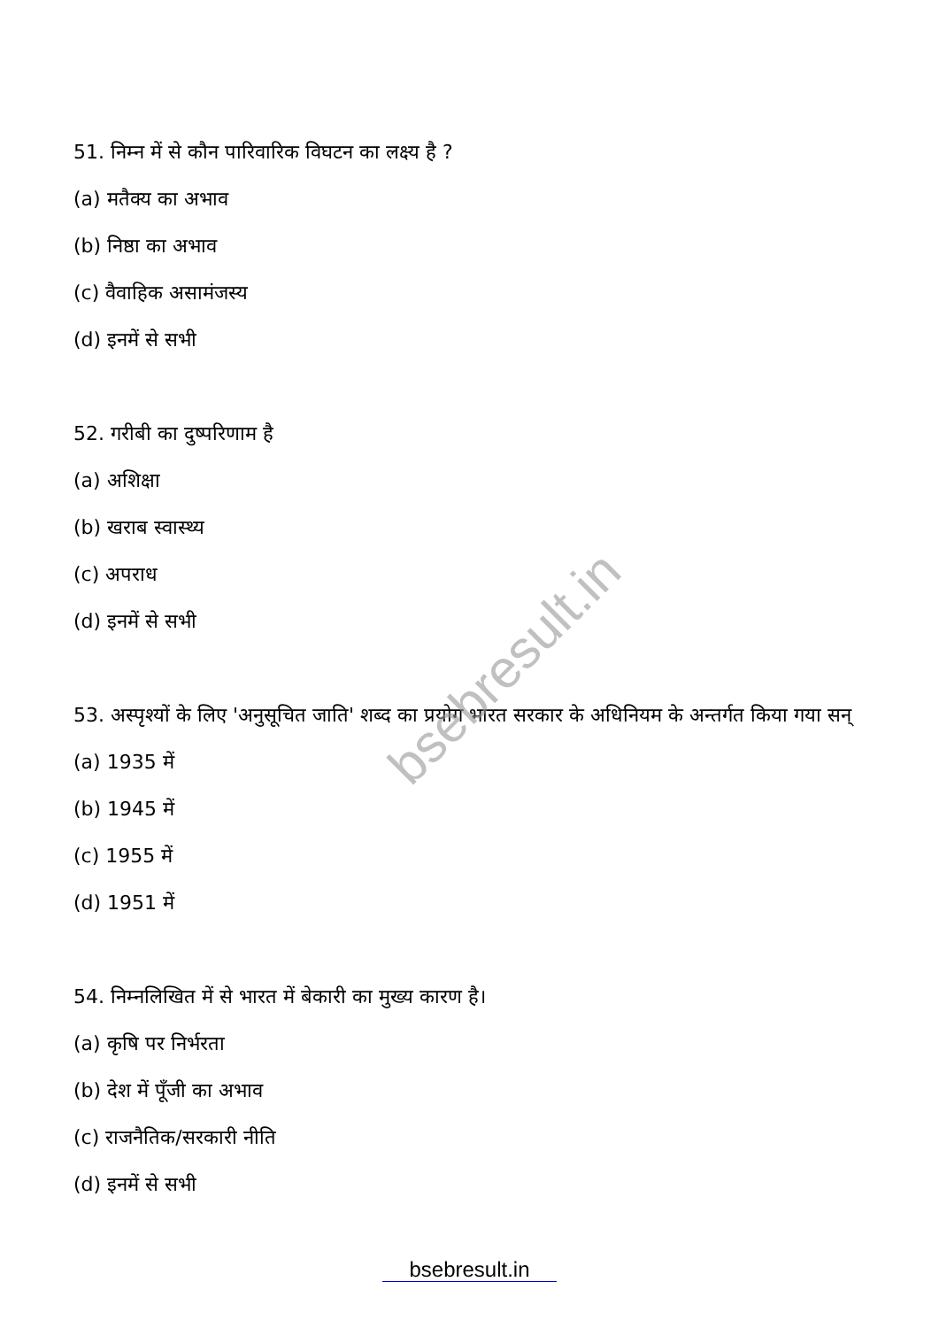bsebresult.in
51. निम्न में से कौन पारिवारिक विघटन का लक्ष्य है ?
(a) मतैक्य का अभाव
(b) निष्ठा का अभाव
(c) वैवाहिक असामंजस्य
(d) इनमें से सभी
52. गरीबी का दुष्परिणाम है
(a) अशिक्षा
(b) खराब स्वास्थ्य
(c) अपराध
(d) इनमें से सभी
53. अस्पृश्यों के लिए 'अनुसूचित जाति' शब्द का प्रयोग भारत सरकार के अधिनियम के अन्तर्गत किया गया सन्
(a) 1935 में
(b) 1945 में
(c) 1955 में
(d) 1951 में
54. निम्नलिखित में से भारत में बेकारी का मुख्य कारण है।
(a) कृषि पर निर्भरता
(b) देश में पूँजी का अभाव
(c) राजनैतिक/सरकारी नीति
(d) इनमें से सभी
bsebresult.in